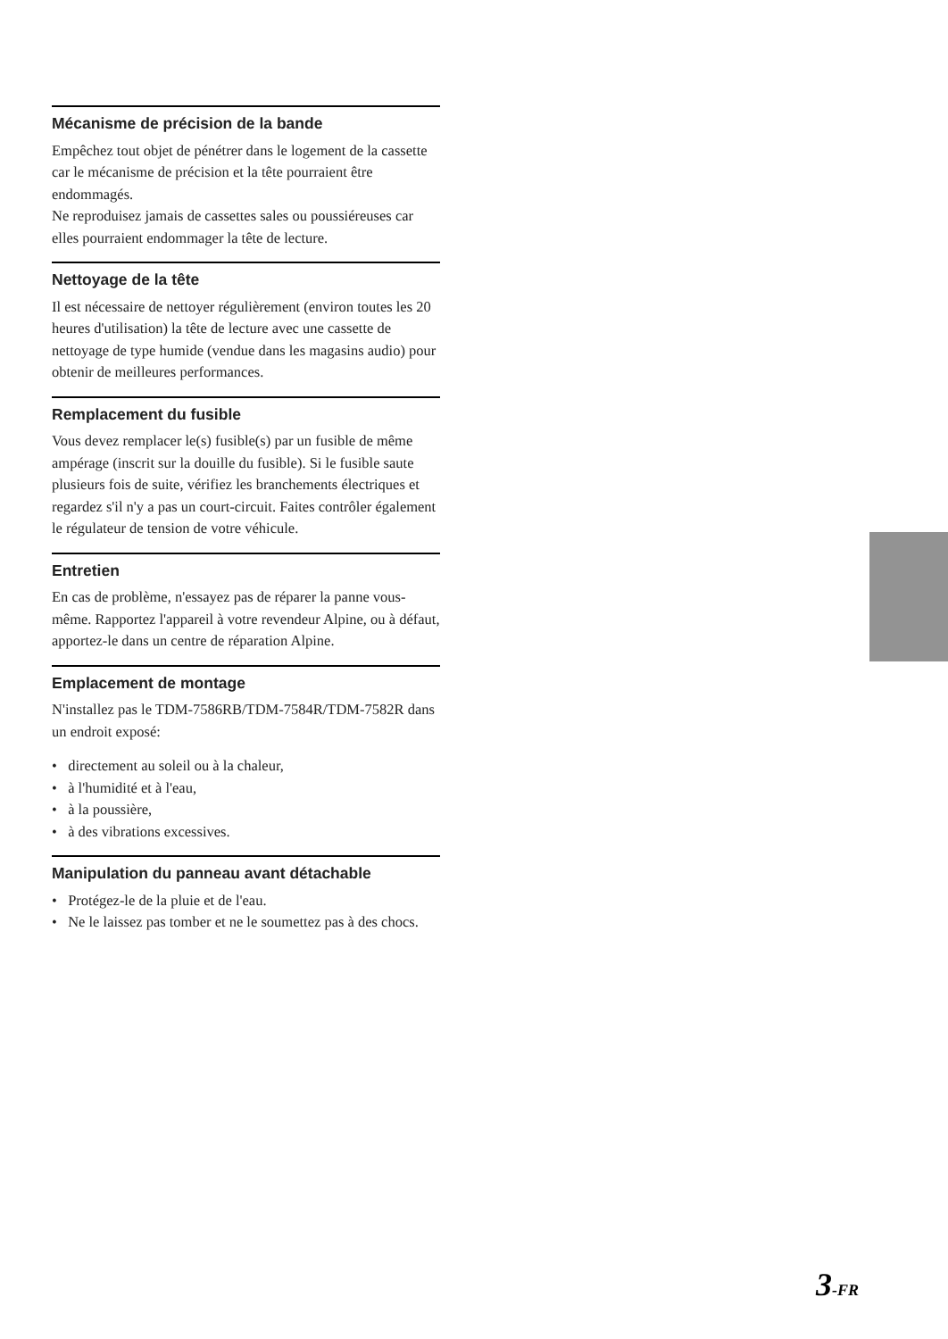Mécanisme de précision de la bande
Empêchez tout objet de pénétrer dans le logement de la cassette car le mécanisme de précision et la tête pourraient être endommagés.
Ne reproduisez jamais de cassettes sales ou poussiéreuses car elles pourraient endommager la tête de lecture.
Nettoyage de la tête
Il est nécessaire de nettoyer régulièrement (environ toutes les 20 heures d'utilisation) la tête de lecture avec une cassette de nettoyage de type humide (vendue dans les magasins audio) pour obtenir de meilleures performances.
Remplacement du fusible
Vous devez remplacer le(s) fusible(s) par un fusible de même ampérage (inscrit sur la douille du fusible). Si le fusible saute plusieurs fois de suite, vérifiez les branchements électriques et regardez s'il n'y a pas un court-circuit. Faites contrôler également le régulateur de tension de votre véhicule.
Entretien
En cas de problème, n'essayez pas de réparer la panne vous-même. Rapportez l'appareil à votre revendeur Alpine, ou à défaut, apportez-le dans un centre de réparation Alpine.
Emplacement de montage
N'installez pas le TDM-7586RB/TDM-7584R/TDM-7582R dans un endroit exposé:
• directement au soleil ou à la chaleur,
• à l'humidité et à l'eau,
• à la poussière,
• à des vibrations excessives.
Manipulation du panneau avant détachable
• Protégez-le de la pluie et de l'eau.
• Ne le laissez pas tomber et ne le soumettez pas à des chocs.
3-FR